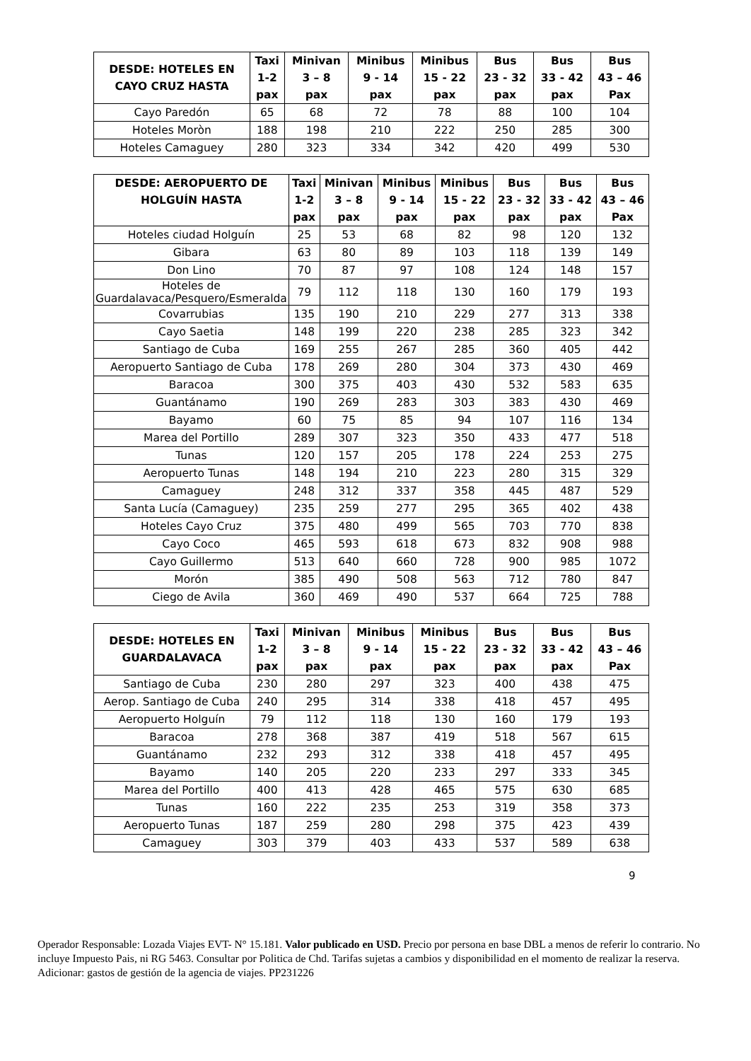| DESDE: HOTELES EN CAYO CRUZ HASTA | Taxi 1-2 pax | Minivan 3 – 8 pax | Minibus 9 - 14 pax | Minibus 15 - 22 pax | Bus 23 - 32 pax | Bus 33 - 42 pax | Bus 43 – 46 Pax |
| --- | --- | --- | --- | --- | --- | --- | --- |
| Cayo Paredón | 65 | 68 | 72 | 78 | 88 | 100 | 104 |
| Hoteles Moròn | 188 | 198 | 210 | 222 | 250 | 285 | 300 |
| Hoteles Camaguey | 280 | 323 | 334 | 342 | 420 | 499 | 530 |
| DESDE: AEROPUERTO DE HOLGUÍN HASTA | Taxi 1-2 pax | Minivan 3 – 8 pax | Minibus 9 - 14 pax | Minibus 15 - 22 pax | Bus 23 - 32 pax | Bus 33 - 42 pax | Bus 43 – 46 Pax |
| --- | --- | --- | --- | --- | --- | --- | --- |
| Hoteles ciudad Holguín | 25 | 53 | 68 | 82 | 98 | 120 | 132 |
| Gibara | 63 | 80 | 89 | 103 | 118 | 139 | 149 |
| Don Lino | 70 | 87 | 97 | 108 | 124 | 148 | 157 |
| Hoteles de Guardalavaca/Pesquero/Esmeralda | 79 | 112 | 118 | 130 | 160 | 179 | 193 |
| Covarrubias | 135 | 190 | 210 | 229 | 277 | 313 | 338 |
| Cayo Saetia | 148 | 199 | 220 | 238 | 285 | 323 | 342 |
| Santiago de Cuba | 169 | 255 | 267 | 285 | 360 | 405 | 442 |
| Aeropuerto Santiago de Cuba | 178 | 269 | 280 | 304 | 373 | 430 | 469 |
| Baracoa | 300 | 375 | 403 | 430 | 532 | 583 | 635 |
| Guantánamo | 190 | 269 | 283 | 303 | 383 | 430 | 469 |
| Bayamo | 60 | 75 | 85 | 94 | 107 | 116 | 134 |
| Marea del Portillo | 289 | 307 | 323 | 350 | 433 | 477 | 518 |
| Tunas | 120 | 157 | 205 | 178 | 224 | 253 | 275 |
| Aeropuerto Tunas | 148 | 194 | 210 | 223 | 280 | 315 | 329 |
| Camaguey | 248 | 312 | 337 | 358 | 445 | 487 | 529 |
| Santa Lucía (Camaguey) | 235 | 259 | 277 | 295 | 365 | 402 | 438 |
| Hoteles Cayo Cruz | 375 | 480 | 499 | 565 | 703 | 770 | 838 |
| Cayo Coco | 465 | 593 | 618 | 673 | 832 | 908 | 988 |
| Cayo Guillermo | 513 | 640 | 660 | 728 | 900 | 985 | 1072 |
| Morón | 385 | 490 | 508 | 563 | 712 | 780 | 847 |
| Ciego de Avila | 360 | 469 | 490 | 537 | 664 | 725 | 788 |
| DESDE: HOTELES EN GUARDALAVACA | Taxi 1-2 pax | Minivan 3 – 8 pax | Minibus 9 - 14 pax | Minibus 15 - 22 pax | Bus 23 - 32 pax | Bus 33 - 42 pax | Bus 43 – 46 Pax |
| --- | --- | --- | --- | --- | --- | --- | --- |
| Santiago de Cuba | 230 | 280 | 297 | 323 | 400 | 438 | 475 |
| Aerop. Santiago de Cuba | 240 | 295 | 314 | 338 | 418 | 457 | 495 |
| Aeropuerto Holguín | 79 | 112 | 118 | 130 | 160 | 179 | 193 |
| Baracoa | 278 | 368 | 387 | 419 | 518 | 567 | 615 |
| Guantánamo | 232 | 293 | 312 | 338 | 418 | 457 | 495 |
| Bayamo | 140 | 205 | 220 | 233 | 297 | 333 | 345 |
| Marea del Portillo | 400 | 413 | 428 | 465 | 575 | 630 | 685 |
| Tunas | 160 | 222 | 235 | 253 | 319 | 358 | 373 |
| Aeropuerto Tunas | 187 | 259 | 280 | 298 | 375 | 423 | 439 |
| Camaguey | 303 | 379 | 403 | 433 | 537 | 589 | 638 |
9
Operador Responsable: Lozada Viajes EVT- N° 15.181. Valor publicado en USD. Precio por persona en base DBL a menos de referir lo contrario. No incluye Impuesto Pais, ni RG 5463. Consultar por Politica de Chd. Tarifas sujetas a cambios y disponibilidad en el momento de realizar la reserva. Adicionar: gastos de gestión de la agencia de viajes. PP231226